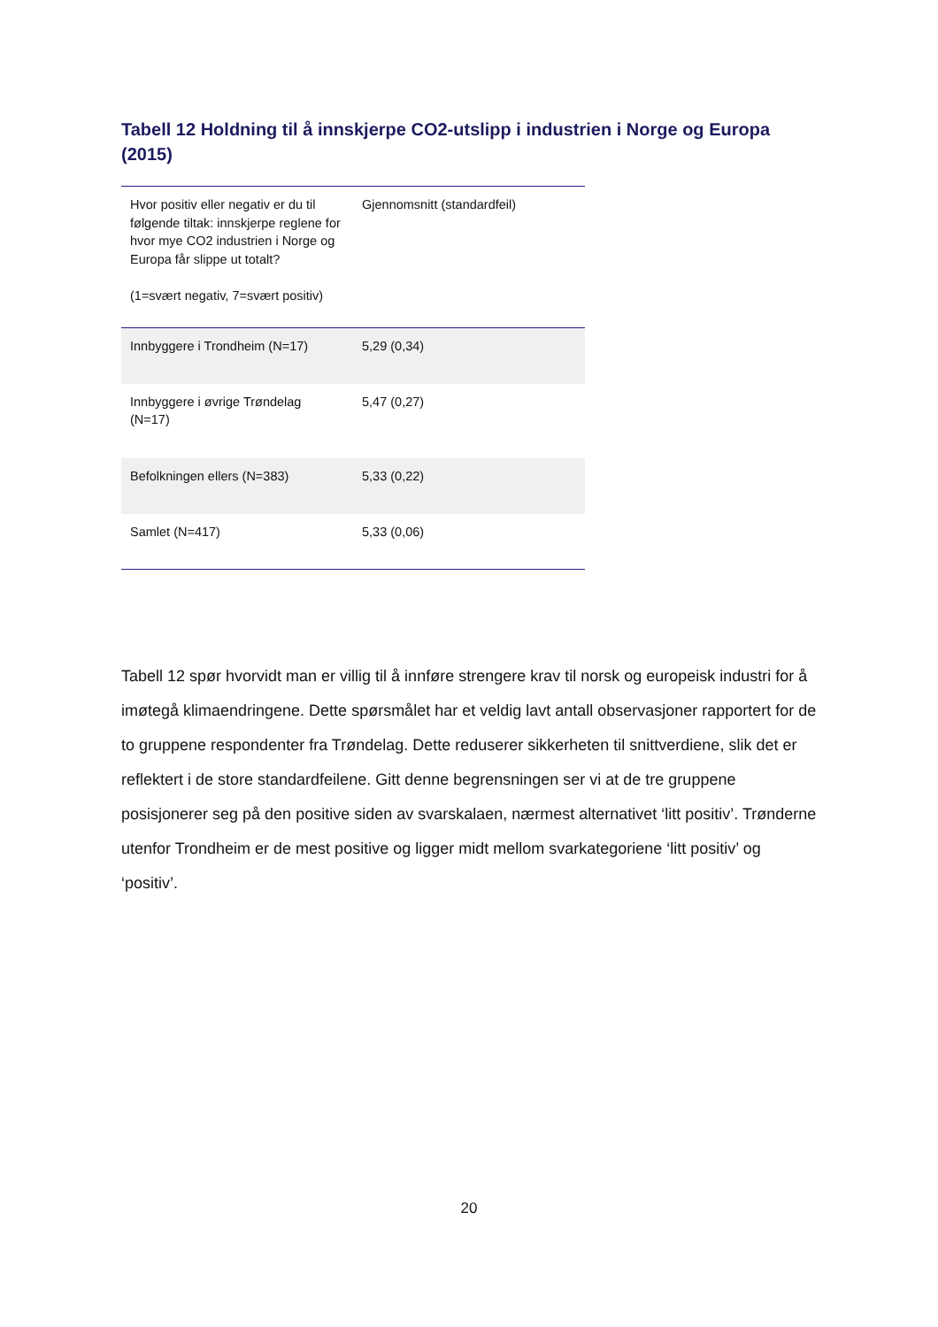Tabell 12 Holdning til å innskjerpe CO2-utslipp i industrien i Norge og Europa (2015)
| Hvor positiv eller negativ er du til følgende tiltak: innskjerpe reglene for hvor mye CO2 industrien i Norge og Europa får slippe ut totalt? (1=svært negativ, 7=svært positiv) | Gjennomsnitt (standardfeil) |
| --- | --- |
| Innbyggere i Trondheim (N=17) | 5,29 (0,34) |
| Innbyggere i øvrige Trøndelag (N=17) | 5,47 (0,27) |
| Befolkningen ellers (N=383) | 5,33 (0,22) |
| Samlet (N=417) | 5,33 (0,06) |
Tabell 12 spør hvorvidt man er villig til å innføre strengere krav til norsk og europeisk industri for å imøtegå klimaendringene. Dette spørsmålet har et veldig lavt antall observasjoner rapportert for de to gruppene respondenter fra Trøndelag. Dette reduserer sikkerheten til snittverdiene, slik det er reflektert i de store standardfeilene. Gitt denne begrensningen ser vi at de tre gruppene posisjonerer seg på den positive siden av svarskalaen, nærmest alternativet ‘litt positiv’. Trønderne utenfor Trondheim er de mest positive og ligger midt mellom svarkategoriene ‘litt positiv’ og ‘positiv’.
20